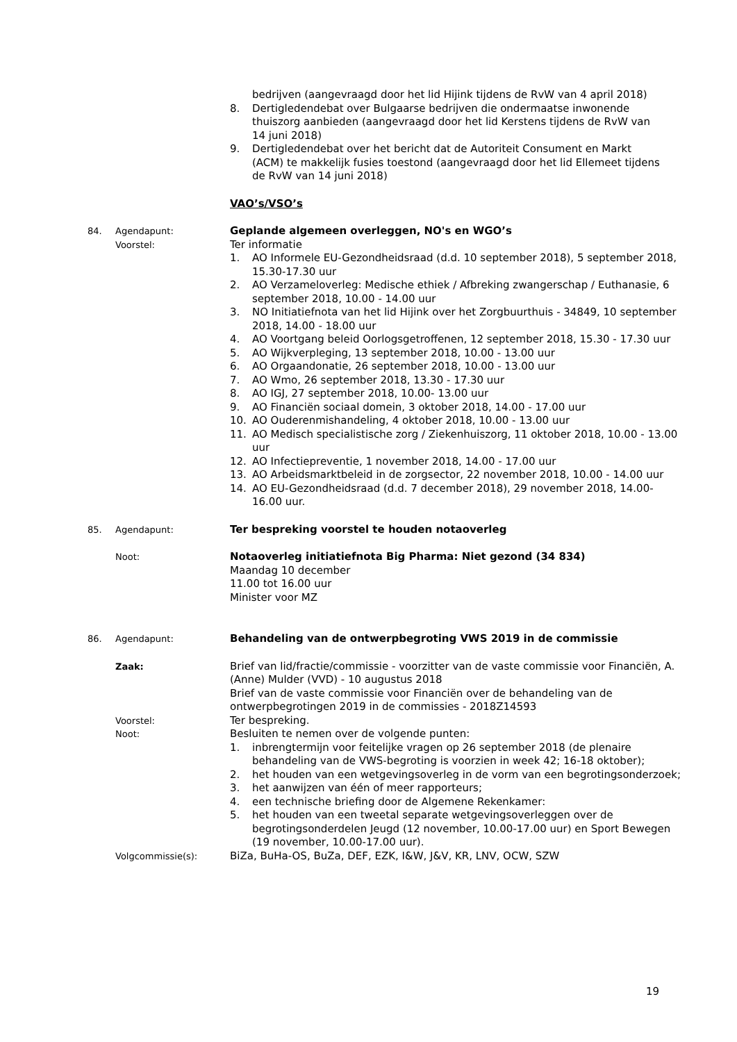bedrijven (aangevraagd door het lid Hijink tijdens de RvW van 4 april 2018)
8. Dertigledendebat over Bulgaarse bedrijven die ondermaatse inwonende thuiszorg aanbieden (aangevraagd door het lid Kerstens tijdens de RvW van 14 juni 2018)
9. Dertigledendebat over het bericht dat de Autoriteit Consument en Markt (ACM) te makkelijk fusies toestond (aangevraagd door het lid Ellemeet tijdens de RvW van 14 juni 2018)
VAO’s/VSO’s
84. Agendapunt:
Geplande algemeen overleggen, NO's en WGO’s
Voorstel:
Ter informatie
1. AO Informele EU-Gezondheidsraad (d.d. 10 september 2018), 5 september 2018, 15.30-17.30 uur
2. AO Verzameloverleg: Medische ethiek / Afbreking zwangerschap / Euthanasie, 6 september 2018, 10.00 - 14.00 uur
3. NO Initiatiefnota van het lid Hijink over het Zorgbuurthuis - 34849, 10 september 2018, 14.00 - 18.00 uur
4. AO Voortgang beleid Oorlogsgetroffenen, 12 september 2018, 15.30 - 17.30 uur
5. AO Wijkverpleging, 13 september 2018, 10.00 - 13.00 uur
6. AO Orgaandonatie, 26 september 2018, 10.00 - 13.00 uur
7. AO Wmo, 26 september 2018, 13.30 - 17.30 uur
8. AO IGJ, 27 september 2018, 10.00- 13.00 uur
9. AO Financiën sociaal domein, 3 oktober 2018, 14.00 - 17.00 uur
10. AO Ouderenmishandeling, 4 oktober 2018, 10.00 - 13.00 uur
11. AO Medisch specialistische zorg / Ziekenhuiszorg, 11 oktober 2018, 10.00 - 13.00 uur
12. AO Infectiepreventie, 1 november 2018, 14.00 - 17.00 uur
13. AO Arbeidsmarktbeleid in de zorgsector, 22 november 2018, 10.00 - 14.00 uur
14. AO EU-Gezondheidsraad (d.d. 7 december 2018), 29 november 2018, 14.00-16.00 uur.
85. Agendapunt:
Ter bespreking voorstel te houden notaoverleg
Noot:
Notaoverleg initiatiefnota Big Pharma: Niet gezond (34 834)
Maandag 10 december
11.00 tot 16.00 uur
Minister voor MZ
86. Agendapunt:
Behandeling van de ontwerpbegroting VWS 2019 in de commissie
Zaak:
Brief van lid/fractie/commissie - voorzitter van de vaste commissie voor Financiën, A. (Anne) Mulder (VVD) - 10 augustus 2018
Brief van de vaste commissie voor Financiën over de behandeling van de ontwerpbegrotingen 2019 in de commissies - 2018Z14593
Voorstel:
Ter bespreking.
Noot:
Besluiten te nemen over de volgende punten:
1. inbrengtermijn voor feitelijke vragen op 26 september 2018 (de plenaire behandeling van de VWS-begroting is voorzien in week 42; 16-18 oktober);
2. het houden van een wetgevingsoverleg in de vorm van een begrotingsonderzoek;
3. het aanwijzen van één of meer rapporteurs;
4. een technische briefing door de Algemene Rekenkamer:
5. het houden van een tweetal separate wetgevingsoverleggen over de begrotingsonderdelen Jeugd (12 november, 10.00-17.00 uur) en Sport Bewegen (19 november, 10.00-17.00 uur).
Volgcommissie(s):
BiZa, BuHa-OS, BuZa, DEF, EZK, I&W, J&V, KR, LNV, OCW, SZW
19